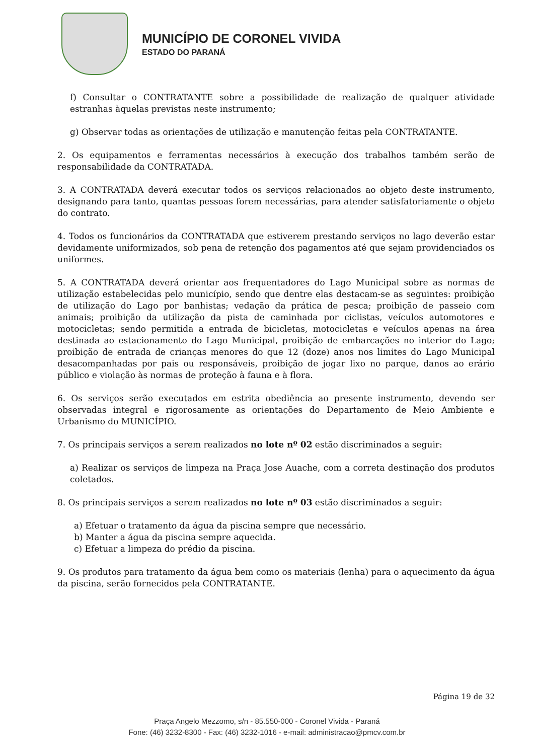MUNICÍPIO DE CORONEL VIVIDA
ESTADO DO PARANÁ
f) Consultar o CONTRATANTE sobre a possibilidade de realização de qualquer atividade estranhas àquelas previstas neste instrumento;
g) Observar todas as orientações de utilização e manutenção feitas pela CONTRATANTE.
2. Os equipamentos e ferramentas necessários à execução dos trabalhos também serão de responsabilidade da CONTRATADA.
3. A CONTRATADA deverá executar todos os serviços relacionados ao objeto deste instrumento, designando para tanto, quantas pessoas forem necessárias, para atender satisfatoriamente o objeto do contrato.
4. Todos os funcionários da CONTRATADA que estiverem prestando serviços no lago deverão estar devidamente uniformizados, sob pena de retenção dos pagamentos até que sejam providenciados os uniformes.
5. A CONTRATADA deverá orientar aos frequentadores do Lago Municipal sobre as normas de utilização estabelecidas pelo município, sendo que dentre elas destacam-se as seguintes: proibição de utilização do Lago por banhistas; vedação da prática de pesca; proibição de passeio com animais; proibição da utilização da pista de caminhada por ciclistas, veículos automotores e motocicletas; sendo permitida a entrada de bicicletas, motocicletas e veículos apenas na área destinada ao estacionamento do Lago Municipal, proibição de embarcações no interior do Lago; proibição de entrada de crianças menores do que 12 (doze) anos nos limites do Lago Municipal desacompanhadas por pais ou responsáveis, proibição de jogar lixo no parque, danos ao erário público e violação às normas de proteção à fauna e à flora.
6. Os serviços serão executados em estrita obediência ao presente instrumento, devendo ser observadas integral e rigorosamente as orientações do Departamento de Meio Ambiente e Urbanismo do MUNICÍPIO.
7. Os principais serviços a serem realizados no lote nº 02 estão discriminados a seguir:
a) Realizar os serviços de limpeza na Praça Jose Auache, com a correta destinação dos produtos coletados.
8. Os principais serviços a serem realizados no lote nº 03 estão discriminados a seguir:
a) Efetuar o tratamento da água da piscina sempre que necessário.
b) Manter a água da piscina sempre aquecida.
c) Efetuar a limpeza do prédio da piscina.
9. Os produtos para tratamento da água bem como os materiais (lenha) para o aquecimento da água da piscina, serão fornecidos pela CONTRATANTE.
Página 19 de 32
Praça Angelo Mezzomo, s/n - 85.550-000 - Coronel Vivida - Paraná
Fone: (46) 3232-8300 - Fax: (46) 3232-1016 - e-mail: administracao@pmcv.com.br